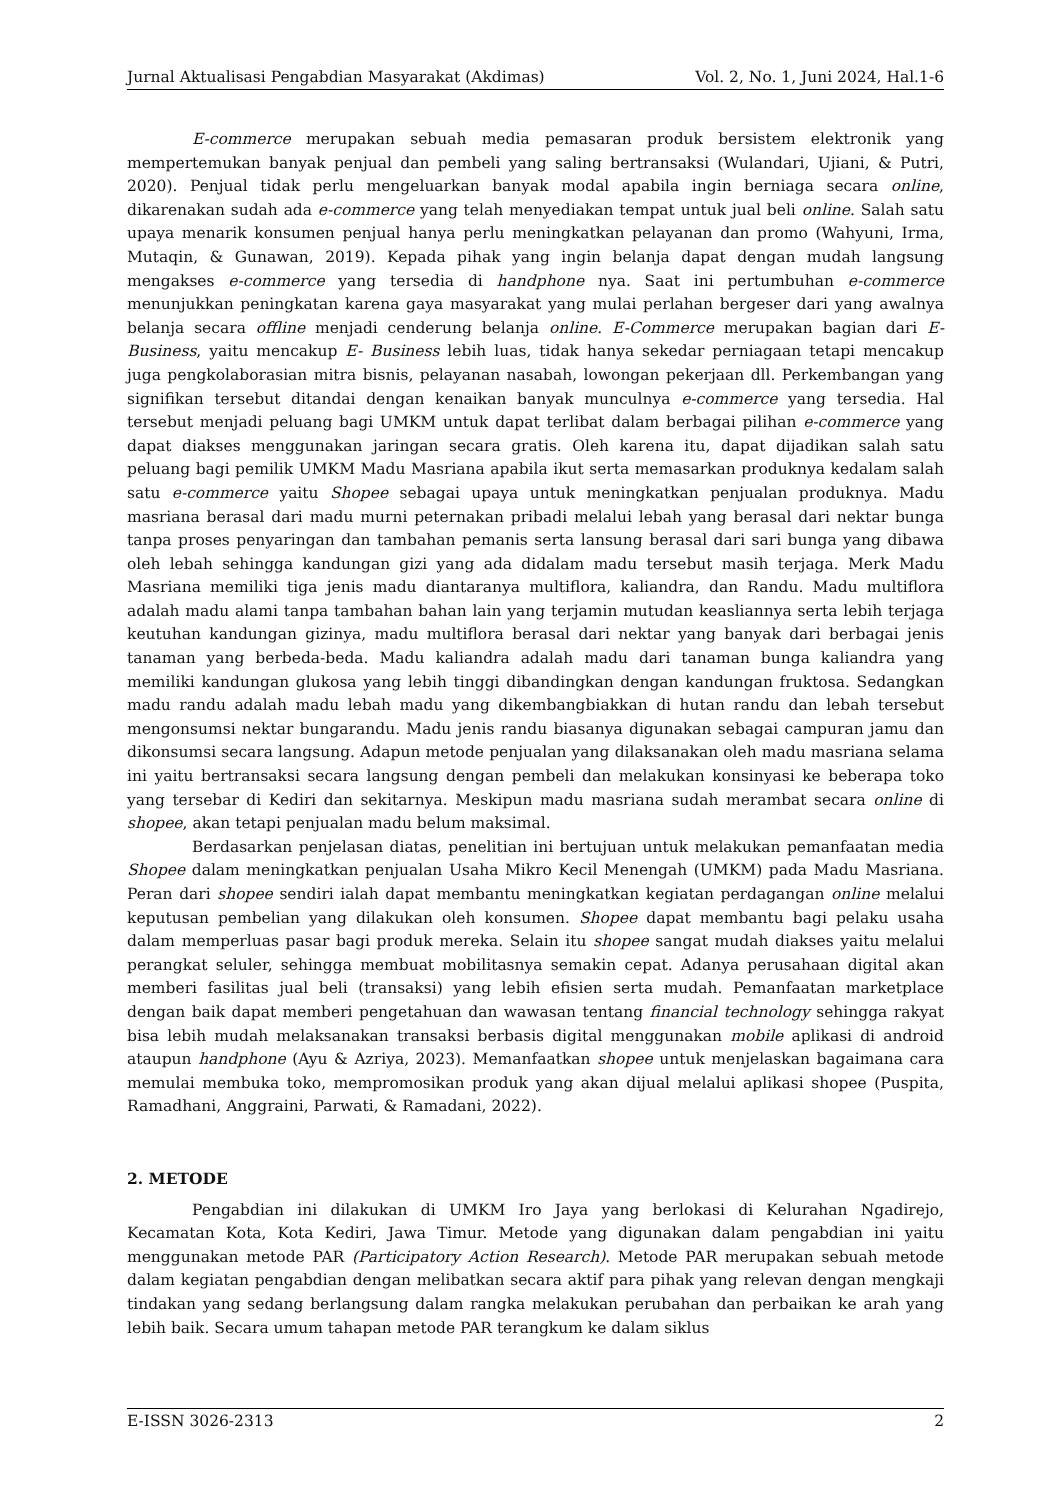Jurnal Aktualisasi Pengabdian Masyarakat (Akdimas) Vol. 2, No. 1, Juni 2024, Hal.1-6
E-commerce merupakan sebuah media pemasaran produk bersistem elektronik yang mempertemukan banyak penjual dan pembeli yang saling bertransaksi (Wulandari, Ujiani, & Putri, 2020). Penjual tidak perlu mengeluarkan banyak modal apabila ingin berniaga secara online, dikarenakan sudah ada e-commerce yang telah menyediakan tempat untuk jual beli online. Salah satu upaya menarik konsumen penjual hanya perlu meningkatkan pelayanan dan promo (Wahyuni, Irma, Mutaqin, & Gunawan, 2019). Kepada pihak yang ingin belanja dapat dengan mudah langsung mengakses e-commerce yang tersedia di handphone nya. Saat ini pertumbuhan e-commerce menunjukkan peningkatan karena gaya masyarakat yang mulai perlahan bergeser dari yang awalnya belanja secara offline menjadi cenderung belanja online. E-Commerce merupakan bagian dari E-Business, yaitu mencakup E- Business lebih luas, tidak hanya sekedar perniagaan tetapi mencakup juga pengkolaborasian mitra bisnis, pelayanan nasabah, lowongan pekerjaan dll. Perkembangan yang signifikan tersebut ditandai dengan kenaikan banyak munculnya e-commerce yang tersedia. Hal tersebut menjadi peluang bagi UMKM untuk dapat terlibat dalam berbagai pilihan e-commerce yang dapat diakses menggunakan jaringan secara gratis. Oleh karena itu, dapat dijadikan salah satu peluang bagi pemilik UMKM Madu Masriana apabila ikut serta memasarkan produknya kedalam salah satu e-commerce yaitu Shopee sebagai upaya untuk meningkatkan penjualan produknya. Madu masriana berasal dari madu murni peternakan pribadi melalui lebah yang berasal dari nektar bunga tanpa proses penyaringan dan tambahan pemanis serta lansung berasal dari sari bunga yang dibawa oleh lebah sehingga kandungan gizi yang ada didalam madu tersebut masih terjaga. Merk Madu Masriana memiliki tiga jenis madu diantaranya multiflora, kaliandra, dan Randu. Madu multiflora adalah madu alami tanpa tambahan bahan lain yang terjamin mutudan keasliannya serta lebih terjaga keutuhan kandungan gizinya, madu multiflora berasal dari nektar yang banyak dari berbagai jenis tanaman yang berbeda-beda. Madu kaliandra adalah madu dari tanaman bunga kaliandra yang memiliki kandungan glukosa yang lebih tinggi dibandingkan dengan kandungan fruktosa. Sedangkan madu randu adalah madu lebah madu yang dikembangbiakkan di hutan randu dan lebah tersebut mengonsumsi nektar bungarandu. Madu jenis randu biasanya digunakan sebagai campuran jamu dan dikonsumsi secara langsung. Adapun metode penjualan yang dilaksanakan oleh madu masriana selama ini yaitu bertransaksi secara langsung dengan pembeli dan melakukan konsinyasi ke beberapa toko yang tersebar di Kediri dan sekitarnya. Meskipun madu masriana sudah merambat secara online di shopee, akan tetapi penjualan madu belum maksimal.
Berdasarkan penjelasan diatas, penelitian ini bertujuan untuk melakukan pemanfaatan media Shopee dalam meningkatkan penjualan Usaha Mikro Kecil Menengah (UMKM) pada Madu Masriana. Peran dari shopee sendiri ialah dapat membantu meningkatkan kegiatan perdagangan online melalui keputusan pembelian yang dilakukan oleh konsumen. Shopee dapat membantu bagi pelaku usaha dalam memperluas pasar bagi produk mereka. Selain itu shopee sangat mudah diakses yaitu melalui perangkat seluler, sehingga membuat mobilitasnya semakin cepat. Adanya perusahaan digital akan memberi fasilitas jual beli (transaksi) yang lebih efisien serta mudah. Pemanfaatan marketplace dengan baik dapat memberi pengetahuan dan wawasan tentang financial technology sehingga rakyat bisa lebih mudah melaksanakan transaksi berbasis digital menggunakan mobile aplikasi di android ataupun handphone (Ayu & Azriya, 2023). Memanfaatkan shopee untuk menjelaskan bagaimana cara memulai membuka toko, mempromosikan produk yang akan dijual melalui aplikasi shopee (Puspita, Ramadhani, Anggraini, Parwati, & Ramadani, 2022).
2. METODE
Pengabdian ini dilakukan di UMKM Iro Jaya yang berlokasi di Kelurahan Ngadirejo, Kecamatan Kota, Kota Kediri, Jawa Timur. Metode yang digunakan dalam pengabdian ini yaitu menggunakan metode PAR (Participatory Action Research). Metode PAR merupakan sebuah metode dalam kegiatan pengabdian dengan melibatkan secara aktif para pihak yang relevan dengan mengkaji tindakan yang sedang berlangsung dalam rangka melakukan perubahan dan perbaikan ke arah yang lebih baik. Secara umum tahapan metode PAR terangkum ke dalam siklus
E-ISSN 3026-2313 2